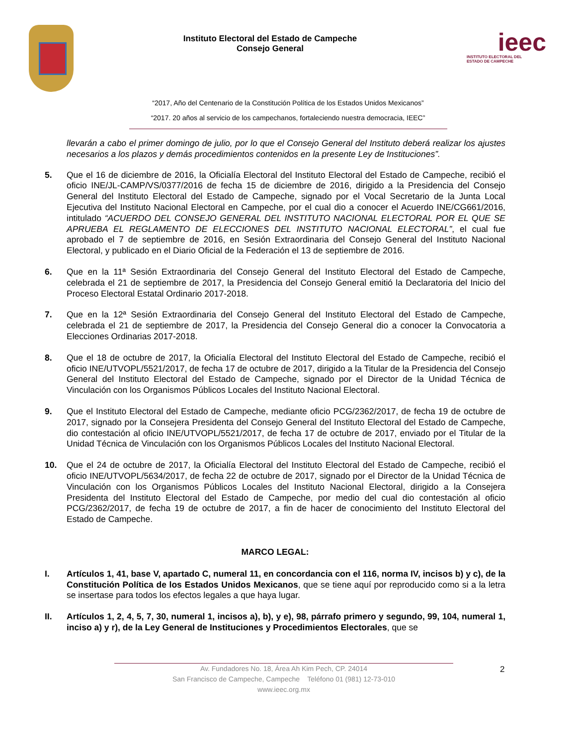Instituto Electoral del Estado de Campeche
Consejo General
ieec
INSTITUTO ELECTORAL DEL
ESTADO DE CAMPECHE
“2017, Año del Centenario de la Constitución Política de los Estados Unidos Mexicanos”
“2017. 20 años al servicio de los campechanos, fortaleciendo nuestra democracia, IEEC”
llevarán a cabo el primer domingo de julio, por lo que el Consejo General del Instituto deberá realizar los ajustes necesarios a los plazos y demás procedimientos contenidos en la presente Ley de Instituciones”.
5. Que el 16 de diciembre de 2016, la Oficialía Electoral del Instituto Electoral del Estado de Campeche, recibió el oficio INE/JL-CAMP/VS/0377/2016 de fecha 15 de diciembre de 2016, dirigido a la Presidencia del Consejo General del Instituto Electoral del Estado de Campeche, signado por el Vocal Secretario de la Junta Local Ejecutiva del Instituto Nacional Electoral en Campeche, por el cual dio a conocer el Acuerdo INE/CG661/2016, intitulado “ACUERDO DEL CONSEJO GENERAL DEL INSTITUTO NACIONAL ELECTORAL POR EL QUE SE APRUEBA EL REGLAMENTO DE ELECCIONES DEL INSTITUTO NACIONAL ELECTORAL”, el cual fue aprobado el 7 de septiembre de 2016, en Sesión Extraordinaria del Consejo General del Instituto Nacional Electoral, y publicado en el Diario Oficial de la Federación el 13 de septiembre de 2016.
6. Que en la 11ª Sesión Extraordinaria del Consejo General del Instituto Electoral del Estado de Campeche, celebrada el 21 de septiembre de 2017, la Presidencia del Consejo General emitió la Declaratoria del Inicio del Proceso Electoral Estatal Ordinario 2017-2018.
7. Que en la 12ª Sesión Extraordinaria del Consejo General del Instituto Electoral del Estado de Campeche, celebrada el 21 de septiembre de 2017, la Presidencia del Consejo General dio a conocer la Convocatoria a Elecciones Ordinarias 2017-2018.
8. Que el 18 de octubre de 2017, la Oficialía Electoral del Instituto Electoral del Estado de Campeche, recibió el oficio INE/UTVOPL/5521/2017, de fecha 17 de octubre de 2017, dirigido a la Titular de la Presidencia del Consejo General del Instituto Electoral del Estado de Campeche, signado por el Director de la Unidad Técnica de Vinculación con los Organismos Públicos Locales del Instituto Nacional Electoral.
9. Que el Instituto Electoral del Estado de Campeche, mediante oficio PCG/2362/2017, de fecha 19 de octubre de 2017, signado por la Consejera Presidenta del Consejo General del Instituto Electoral del Estado de Campeche, dio contestación al oficio INE/UTVOPL/5521/2017, de fecha 17 de octubre de 2017, enviado por el Titular de la Unidad Técnica de Vinculación con los Organismos Públicos Locales del Instituto Nacional Electoral.
10. Que el 24 de octubre de 2017, la Oficialía Electoral del Instituto Electoral del Estado de Campeche, recibió el oficio INE/UTVOPL/5634/2017, de fecha 22 de octubre de 2017, signado por el Director de la Unidad Técnica de Vinculación con los Organismos Públicos Locales del Instituto Nacional Electoral, dirigido a la Consejera Presidenta del Instituto Electoral del Estado de Campeche, por medio del cual dio contestación al oficio PCG/2362/2017, de fecha 19 de octubre de 2017, a fin de hacer de conocimiento del Instituto Electoral del Estado de Campeche.
MARCO LEGAL:
I. Artículos 1, 41, base V, apartado C, numeral 11, en concordancia con el 116, norma IV, incisos b) y c), de la Constitución Política de los Estados Unidos Mexicanos, que se tiene aquí por reproducido como si a la letra se insertase para todos los efectos legales a que haya lugar.
II. Artículos 1, 2, 4, 5, 7, 30, numeral 1, incisos a), b), y e), 98, párrafo primero y segundo, 99, 104, numeral 1, inciso a) y r), de la Ley General de Instituciones y Procedimientos Electorales, que se
Av. Fundadores No. 18, Área Ah Kim Pech, CP. 24014
San Francisco de Campeche, Campeche Teléfono 01 (981) 12-73-010
www.ieec.org.mx
2